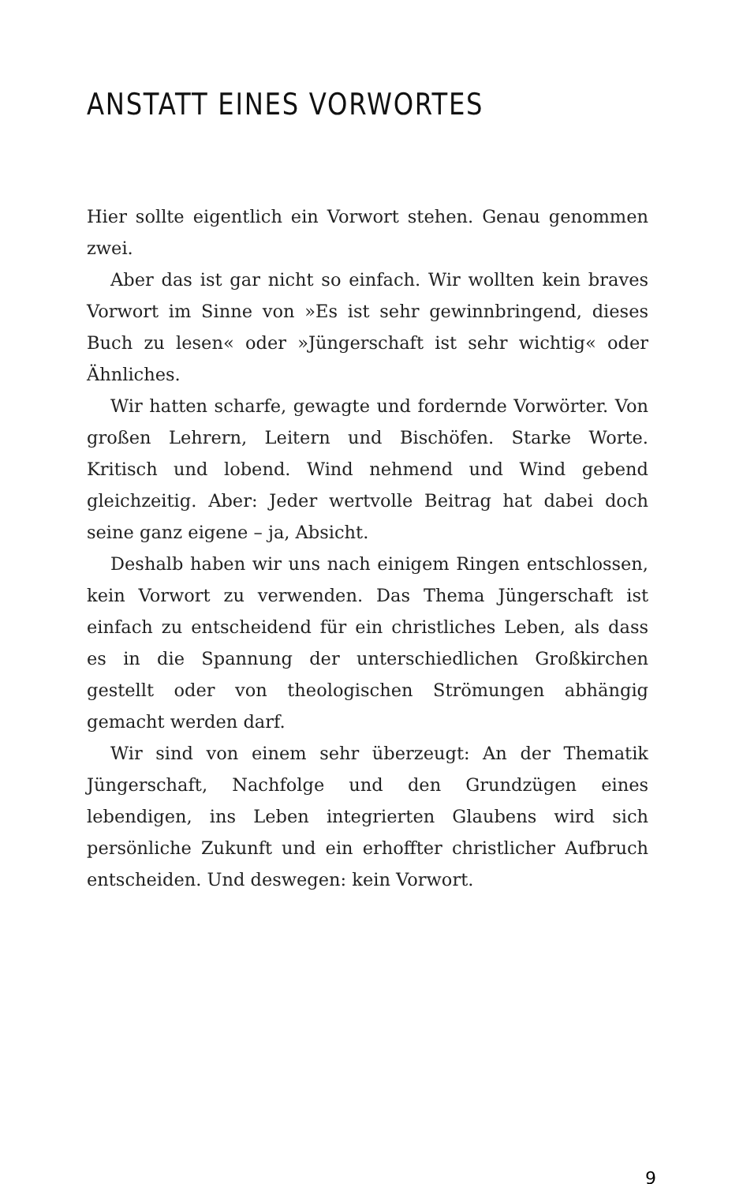ANSTATT EINES VORWORTES
Hier sollte eigentlich ein Vorwort stehen. Genau genommen zwei.
Aber das ist gar nicht so einfach. Wir wollten kein braves Vorwort im Sinne von »Es ist sehr gewinnbringend, dieses Buch zu lesen« oder »Jüngerschaft ist sehr wichtig« oder Ähnliches.
Wir hatten scharfe, gewagte und fordernde Vorwörter. Von großen Lehrern, Leitern und Bischöfen. Starke Worte. Kritisch und lobend. Wind nehmend und Wind gebend gleichzeitig. Aber: Jeder wertvolle Beitrag hat dabei doch seine ganz eigene – ja, Absicht.
Deshalb haben wir uns nach einigem Ringen entschlossen, kein Vorwort zu verwenden. Das Thema Jüngerschaft ist einfach zu entscheidend für ein christliches Leben, als dass es in die Spannung der unterschiedlichen Großkirchen gestellt oder von theologischen Strömungen abhängig gemacht werden darf.
Wir sind von einem sehr überzeugt: An der Thematik Jüngerschaft, Nachfolge und den Grundzügen eines lebendigen, ins Leben integrierten Glaubens wird sich persönliche Zukunft und ein erhoffter christlicher Aufbruch entscheiden. Und deswegen: kein Vorwort.
9